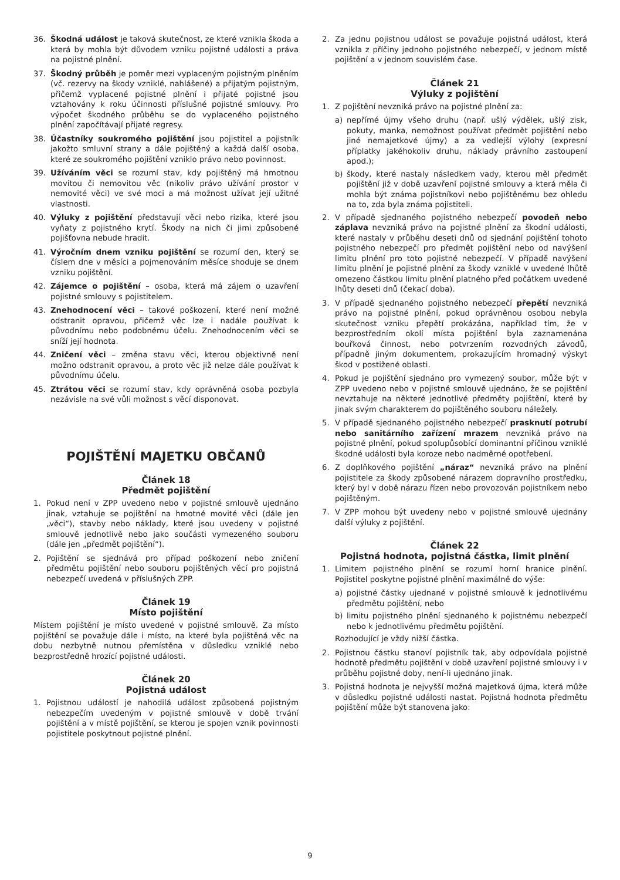36. Škodná událost je taková skutečnost, ze které vznikla škoda a která by mohla být důvodem vzniku pojistné události a práva na pojistné plnění.
37. Škodný průběh je poměr mezi vyplaceným pojistným plněním (vč. rezervy na škody vzniklé, nahlášené) a přijatým pojistným, přičemž vyplacené pojistné plnění i přijaté pojistné jsou vztahovány k roku účinnosti příslušné pojistné smlouvy. Pro výpočet škodného průběhu se do vyplaceného pojistného plnění započítávají přijaté regresy.
38. Účastníky soukromého pojištění jsou pojistitel a pojistník jakožto smluvní strany a dále pojištěný a každá další osoba, které ze soukromého pojištění vzniklo právo nebo povinnost.
39. Užíváním věci se rozumí stav, kdy pojištěný má hmotnou movitou či nemovitou věc (nikoliv právo užívání prostor v nemovité věci) ve své moci a má možnost užívat její užitné vlastnosti.
40. Výluky z pojištění představují věci nebo rizika, které jsou vyňaty z pojistného krytí. Škody na nich či jimi způsobené pojišťovna nebude hradit.
41. Výročním dnem vzniku pojištění se rozumí den, který se číslem dne v měsíci a pojmenováním měsíce shoduje se dnem vzniku pojištění.
42. Zájemce o pojištění – osoba, která má zájem o uzavření pojistné smlouvy s pojistitelem.
43. Znehodnocení věci – takové poškození, které není možné odstranit opravou, přičemž věc lze i nadále používat k původnímu nebo podobnému účelu. Znehodnocením věci se sníží její hodnota.
44. Zničení věci – změna stavu věci, kterou objektivně není možno odstranit opravou, a proto věc již nelze dále používat k původnímu účelu.
45. Ztrátou věci se rozumí stav, kdy oprávněná osoba pozbyla nezávisle na své vůli možnost s věcí disponovat.
POJIŠTĚNÍ MAJETKU OBČANŮ
Článek 18
Předmět pojištění
1. Pokud není v ZPP uvedeno nebo v pojistné smlouvě ujednáno jinak, vztahuje se pojištění na hmotné movité věci (dále jen „věci“), stavby nebo náklady, které jsou uvedeny v pojistné smlouvě jednotlivě nebo jako součásti vymezeného souboru (dále jen „předmět pojištění“).
2. Pojištění se sjednává pro případ poškození nebo zničení předmětu pojištění nebo souboru pojištěných věcí pro pojistná nebezpečí uvedená v příslušných ZPP.
Článek 19
Místo pojištění
Místem pojištění je místo uvedené v pojistné smlouvě. Za místo pojištění se považuje dále i místo, na které byla pojištěná věc na dobu nezbytně nutnou přemístěna v důsledku vzniklé nebo bezprostředně hrozící pojistné události.
Článek 20
Pojistná událost
1. Pojistnou událostí je nahodilá událost způsobená pojistným nebezpečím uvedeným v pojistné smlouvě v době trvání pojištění a v místě pojištění, se kterou je spojen vznik povinnosti pojistitele poskytnout pojistné plnění.
2. Za jednu pojistnou událost se považuje pojistná událost, která vznikla z příčiny jednoho pojistného nebezpečí, v jednom místě pojištění a v jednom souvislém čase.
Článek 21
Výluky z pojištění
1. Z pojištění nevzniká právo na pojistné plnění za:
a) nepřímé újmy všeho druhu (např. ušlý výdělek, ušlý zisk, pokuty, manka, nemožnost používat předmět pojištění nebo jiné nemajetkové újmy) a za vedlejší výlohy (expresní příplatky jakéhokoliv druhu, náklady právního zastoupení apod.);
b) škody, které nastaly následkem vady, kterou měl předmět pojištění již v době uzavření pojistné smlouvy a která měla či mohla být známa pojistníkovi nebo pojištěnému bez ohledu na to, zda byla známa pojistiteli.
2. V případě sjednaného pojistného nebezpečí povodeň nebo záplava nevzniká právo na pojistné plnění za škodní události, které nastaly v průběhu deseti dnů od sjednání pojištění tohoto pojistného nebezpečí pro předmět pojištění nebo od navýšení limitu plnění pro toto pojistné nebezpečí. V případě navýšení limitu plnění je pojistné plnění za škody vzniklé v uvedené lhůtě omezeno částkou limitu plnění platného před počátkem uvedené lhůty deseti dnů (čekací doba).
3. V případě sjednaného pojistného nebezpečí přepětí nevzniká právo na pojistné plnění, pokud oprávněnou osobou nebyla skutečnost vzniku přepětí prokázána, například tím, že v bezprostředním okolí místa pojištění byla zaznamenána bouřková činnost, nebo potvrzením rozvodných závodů, případně jiným dokumentem, prokazujícím hromadný výskyt škod v postižené oblasti.
4. Pokud je pojištění sjednáno pro vymezený soubor, může být v ZPP uvedeno nebo v pojistné smlouvě ujednáno, že se pojištění nevztahuje na některé jednotlivé předměty pojištění, které by jinak svým charakterem do pojištěného souboru náležely.
5. V případě sjednaného pojistného nebezpečí prasknutí potrubí nebo sanitárního zařízení mrazem nevzniká právo na pojistné plnění, pokud spolupůsobící dominantní příčinou vzniklé škodné události byla koroze nebo nadměrné opotřebení.
6. Z doplňkového pojištění „náraz“ nevzniká právo na plnění pojistitele za škody způsobené nárazem dopravního prostředku, který byl v době nárazu řízen nebo provozován pojistníkem nebo pojištěným.
7. V ZPP mohou být uvedeny nebo v pojistné smlouvě ujednány další výluky z pojištění.
Článek 22
Pojistná hodnota, pojistná částka, limit plnění
1. Limitem pojistného plnění se rozumí horní hranice plnění. Pojistitel poskytne pojistné plnění maximálně do výše:
a) pojistné částky ujednané v pojistné smlouvě k jednotlivému předmětu pojištění, nebo
b) limitu pojistného plnění sjednaného k pojistnému nebezpečí nebo k jednotlivému předmětu pojištění.
Rozhodující je vždy nižší částka.
2. Pojistnou částku stanoví pojistník tak, aby odpovídala pojistné hodnotě předmětu pojištění v době uzavření pojistné smlouvy i v průběhu pojistné doby, není-li ujednáno jinak.
3. Pojistná hodnota je nejvyšší možná majetková újma, která může v důsledku pojistné události nastat. Pojistná hodnota předmětu pojištění může být stanovena jako:
9